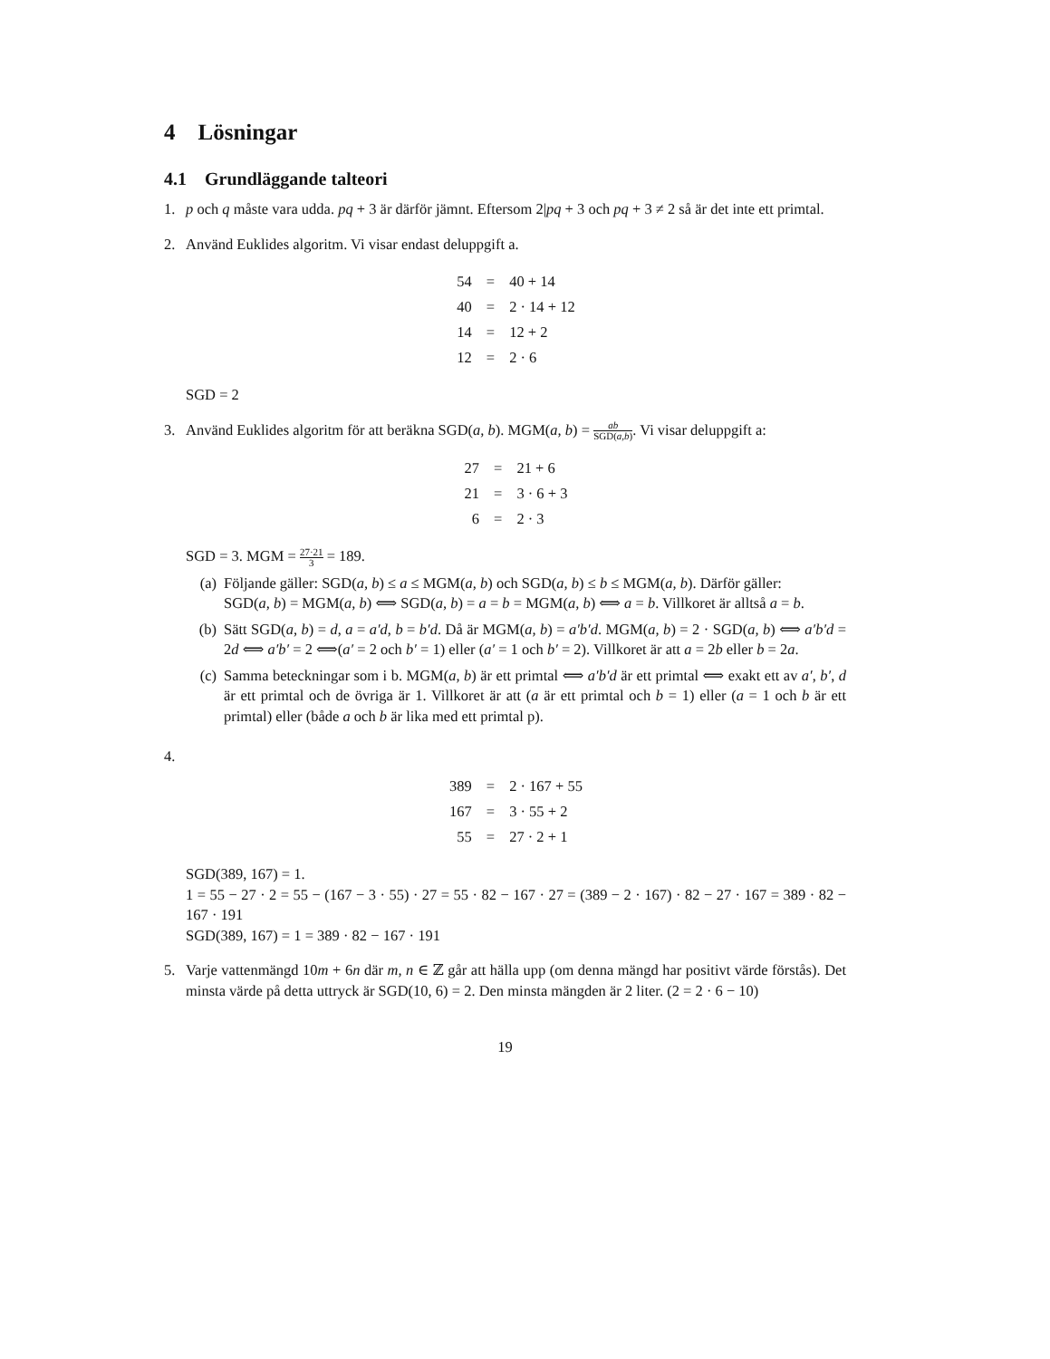4 Lösningar
4.1 Grundläggande talteori
1. p och q måste vara udda. pq + 3 är därför jämnt. Eftersom 2|pq + 3 och pq + 3 ≠ 2 så är det inte ett primtal.
2. Använd Euklides algoritm. Vi visar endast deluppgift a.
| 54 | = | 40 + 14 |
| 40 | = | 2 · 14 + 12 |
| 14 | = | 12 + 2 |
| 12 | = | 2 · 6 |
SGD = 2
3. Använd Euklides algoritm för att beräkna SGD(a, b). MGM(a, b) = ab SGD(a,b). Vi visar deluppgift a:
| 27 | = | 21 + 6 |
| 21 | = | 3 · 6 + 3 |
| 6 | = | 2 · 3 |
SGD = 3. MGM = 27·21 3 = 189.
(a) Följande gäller: SGD(a, b) ≤ a ≤ MGM(a, b) och SGD(a, b) ≤ b ≤ MGM(a, b). Därför gäller:
SGD(a, b) = MGM(a, b) ⟺ SGD(a, b) = a = b = MGM(a, b) ⟺ a = b. Villkoret är alltså a = b.
(b) Sätt SGD(a, b) = d, a = a′d, b = b′d. Då är MGM(a, b) = a′b′d. MGM(a, b) = 2 · SGD(a, b) ⟺ a′b′d = 2d ⟺ a′b′ = 2 ⟺(a′ = 2 och b′ = 1) eller (a′ = 1 och b′ = 2). Villkoret är att a = 2b eller b = 2a.
(c) Samma beteckningar som i b. MGM(a, b) är ett primtal ⟺ a′b′d är ett primtal ⟺ exakt ett av a′, b′, d är ett primtal och de övriga är 1. Villkoret är att (a är ett primtal och b = 1) eller (a = 1 och b är ett primtal) eller (både a och b är lika med ett primtal p).
4.
| 389 | = | 2 · 167 + 55 |
| 167 | = | 3 · 55 + 2 |
| 55 | = | 27 · 2 + 1 |
SGD(389, 167) = 1.
1 = 55 − 27 · 2 = 55 − (167 − 3 · 55) · 27 = 55 · 82 − 167 · 27 = (389 − 2 · 167) · 82 − 27 · 167 = 389 · 82 − 167 · 191
SGD(389, 167) = 1 = 389 · 82 − 167 · 191
5. Varje vattenmängd 10m + 6n där m, n ∈ ℤ går att hälla upp (om denna mängd har positivt värde förstås). Det minsta värde på detta uttryck är SGD(10, 6) = 2. Den minsta mängden är 2 liter. (2 = 2 · 6 − 10)
19